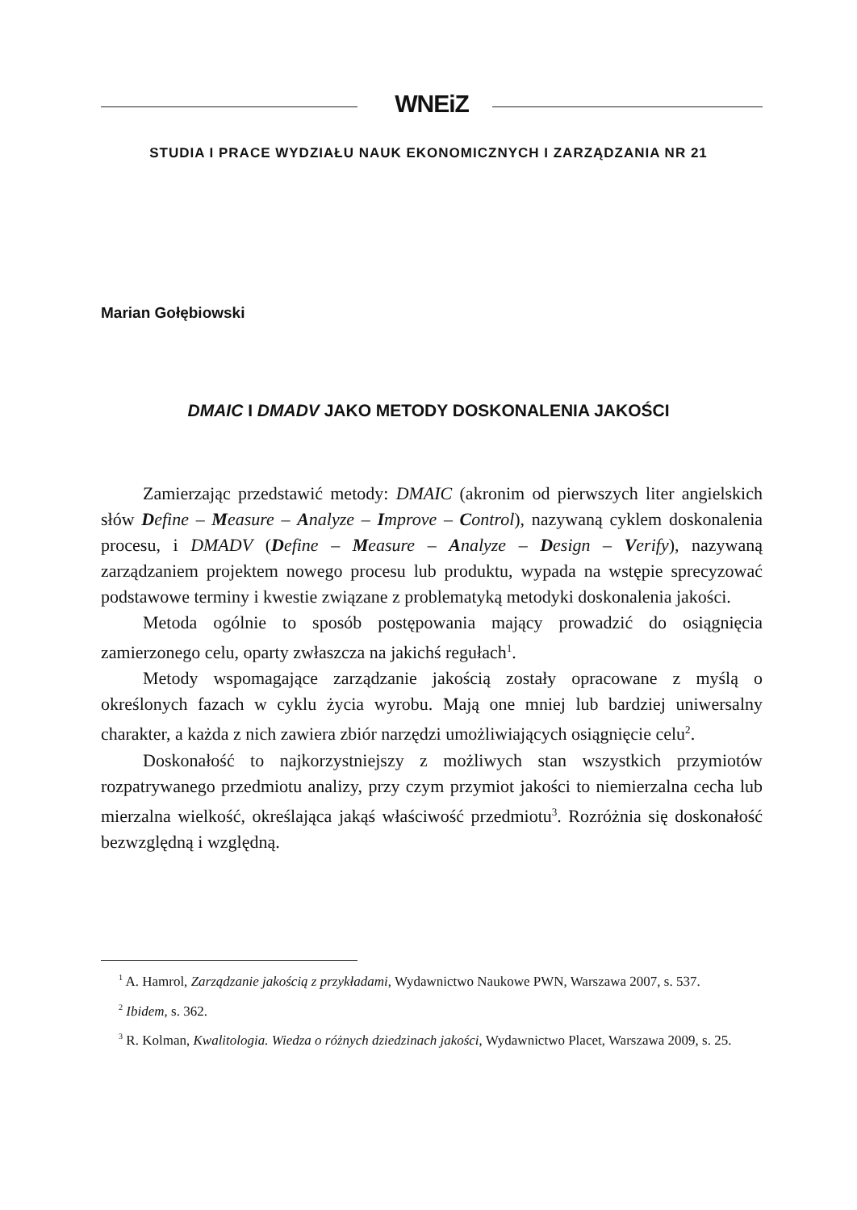WNEiZ
STUDIA I PRACE WYDZIAŁU NAUK EKONOMICZNYCH I ZARZĄDZANIA NR 21
Marian Gołębiowski
DMAIC I DMADV JAKO METODY DOSKONALENIA JAKOŚCI
Zamierzając przedstawić metody: DMAIC (akronim od pierwszych liter angielskich słów Define – Measure – Analyze – Improve – Control), nazywaną cyklem doskonalenia procesu, i DMADV (Define – Measure – Analyze – Design – Verify), nazywaną zarządzaniem projektem nowego procesu lub produktu, wypada na wstępie sprecyzować podstawowe terminy i kwestie związane z problematyką metodyki doskonalenia jakości.
Metoda ogólnie to sposób postępowania mający prowadzić do osiągnięcia zamierzonego celu, oparty zwłaszcza na jakichś regułach<sup>1</sup>.
Metody wspomagające zarządzanie jakością zostały opracowane z myślą o określonych fazach w cyklu życia wyrobu. Mają one mniej lub bardziej uniwersalny charakter, a każda z nich zawiera zbiór narzędzi umożliwiających osiągnięcie celu<sup>2</sup>.
Doskonałość to najkorzystniejszy z możliwych stan wszystkich przymiotów rozpatrywanego przedmiotu analizy, przy czym przymiot jakości to niemierzalna cecha lub mierzalna wielkość, określająca jakąś właściwość przedmiotu<sup>3</sup>. Rozróżnia się doskonałość bezwzględną i względną.
<sup>1</sup> A. Hamrol, Zarządzanie jakością z przykładami, Wydawnictwo Naukowe PWN, Warszawa 2007, s. 537.
<sup>2</sup> Ibidem, s. 362.
<sup>3</sup> R. Kolman, Kwalitologia. Wiedza o różnych dziedzinach jakości, Wydawnictwo Placet, Warszawa 2009, s. 25.